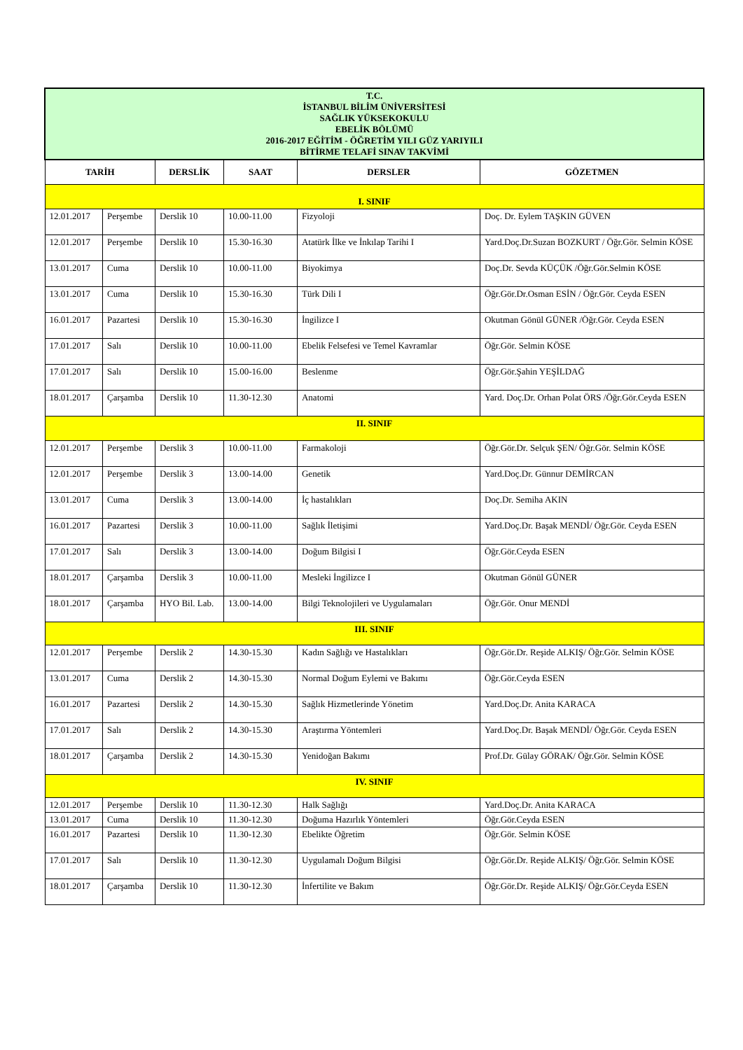| T.C. İSTANBUL BİLİM ÜNİVERSİTESİ SAĞLIK YÜKSEKOKULU EBELİK BÖLÜMÜ 2016-2017 EĞİTİM - ÖĞRETİM YILI GÜZ YARIYILI BİTİRME TELAFİ SINAV TAKVİMİ | | | | | |
| TARİH | | DERSLİK | SAAT | DERSLER | GÖZETMEN |
| I. SINIF | | | | | |
| 12.01.2017 | Perşembe | Derslik 10 | 10.00-11.00 | Fizyoloji | Doç. Dr. Eylem TAŞKIN GÜVEN |
| 12.01.2017 | Perşembe | Derslik 10 | 15.30-16.30 | Atatürk İlke ve İnkılap Tarihi I | Yard.Doç.Dr.Suzan BOZKURT / Öğr.Gör. Selmin KÖSE |
| 13.01.2017 | Cuma | Derslik 10 | 10.00-11.00 | Biyokimya | Doç.Dr. Sevda KÜÇÜK /Öğr.Gör.Selmin KÖSE |
| 13.01.2017 | Cuma | Derslik 10 | 15.30-16.30 | Türk Dili I | Öğr.Gör.Dr.Osman ESİN / Öğr.Gör. Ceyda ESEN |
| 16.01.2017 | Pazartesi | Derslik 10 | 15.30-16.30 | İngilizce I | Okutman Gönül GÜNER /Öğr.Gör. Ceyda ESEN |
| 17.01.2017 | Salı | Derslik 10 | 10.00-11.00 | Ebelik Felsefesi ve Temel Kavramlar | Öğr.Gör. Selmin KÖSE |
| 17.01.2017 | Salı | Derslik 10 | 15.00-16.00 | Beslenme | Öğr.Gör.Şahin YEŞİLDAĞ |
| 18.01.2017 | Çarşamba | Derslik 10 | 11.30-12.30 | Anatomi | Yard. Doç.Dr. Orhan Polat ÖRS /Öğr.Gör.Ceyda ESEN |
| II. SINIF | | | | | |
| 12.01.2017 | Perşembe | Derslik 3 | 10.00-11.00 | Farmakoloji | Öğr.Gör.Dr. Selçuk ŞEN/ Öğr.Gör. Selmin KÖSE |
| 12.01.2017 | Perşembe | Derslik 3 | 13.00-14.00 | Genetik | Yard.Doç.Dr. Günnur DEMİRCAN |
| 13.01.2017 | Cuma | Derslik 3 | 13.00-14.00 | İç hastalıkları | Doç.Dr. Semiha AKIN |
| 16.01.2017 | Pazartesi | Derslik 3 | 10.00-11.00 | Sağlık İletişimi | Yard.Doç.Dr. Başak MENDİ/ Öğr.Gör. Ceyda ESEN |
| 17.01.2017 | Salı | Derslik 3 | 13.00-14.00 | Doğum Bilgisi I | Öğr.Gör.Ceyda ESEN |
| 18.01.2017 | Çarşamba | Derslik 3 | 10.00-11.00 | Mesleki İngilizce I | Okutman Gönül GÜNER |
| 18.01.2017 | Çarşamba | HYO Bil. Lab. | 13.00-14.00 | Bilgi Teknolojileri ve Uygulamaları | Öğr.Gör. Onur MENDİ |
| III. SINIF | | | | | |
| 12.01.2017 | Perşembe | Derslik 2 | 14.30-15.30 | Kadın Sağlığı ve Hastalıkları | Öğr.Gör.Dr. Reşide ALKIŞ/ Öğr.Gör. Selmin KÖSE |
| 13.01.2017 | Cuma | Derslik 2 | 14.30-15.30 | Normal Doğum Eylemi ve Bakımı | Öğr.Gör.Ceyda ESEN |
| 16.01.2017 | Pazartesi | Derslik 2 | 14.30-15.30 | Sağlık Hizmetlerinde Yönetim | Yard.Doç.Dr. Anita KARACA |
| 17.01.2017 | Salı | Derslik 2 | 14.30-15.30 | Araştırma Yöntemleri | Yard.Doç.Dr. Başak MENDİ/ Öğr.Gör. Ceyda ESEN |
| 18.01.2017 | Çarşamba | Derslik 2 | 14.30-15.30 | Yenidoğan Bakımı | Prof.Dr. Gülay GÖRAK/ Öğr.Gör. Selmin KÖSE |
| IV. SINIF | | | | | |
| 12.01.2017 | Perşembe | Derslik 10 | 11.30-12.30 | Halk Sağlığı | Yard.Doç.Dr. Anita KARACA |
| 13.01.2017 | Cuma | Derslik 10 | 11.30-12.30 | Doğuma Hazırlık Yöntemleri | Öğr.Gör.Ceyda ESEN |
| 16.01.2017 | Pazartesi | Derslik 10 | 11.30-12.30 | Ebelikte Öğretim | Öğr.Gör. Selmin KÖSE |
| 17.01.2017 | Salı | Derslik 10 | 11.30-12.30 | Uygulamalı Doğum Bilgisi | Öğr.Gör.Dr. Reşide ALKIŞ/ Öğr.Gör. Selmin KÖSE |
| 18.01.2017 | Çarşamba | Derslik 10 | 11.30-12.30 | İnfertilite ve Bakım | Öğr.Gör.Dr. Reşide ALKIŞ/ Öğr.Gör.Ceyda ESEN |